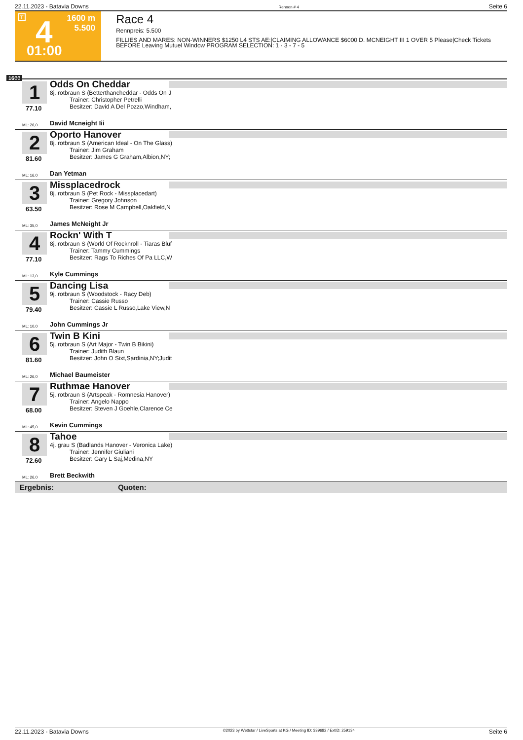22.11.2023 - Batavia Downs Rennen # 4 Seite 6
T 4
01:00
1600 m
5.500
Race 4
Rennpreis: 5.500
FILLIES AND MARES: NON-WINNERS $1250 L4 STS AE:|CLAIMING ALLOWANCE $6000 D. MCNEIGHT III 1 OVER 5 Please|Check Tickets BEFORE Leaving Mutuel Window PROGRAM SELECTION: 1 - 3 - 7 - 5
1600
1
77.10
Odds On Cheddar
8j. rotbraun S (Betterthancheddar - Odds On J
Trainer: Christopher Petrelli
Besitzer: David A Del Pozzo,Windham,
ML: 26,0 David Mcneight Iii
2
81.60
Oporto Hanover
8j. rotbraun S (American Ideal - On The Glass)
Trainer: Jim Graham
Besitzer: James G Graham,Albion,NY;
ML: 16,0 Dan Yetman
3
63.50
Missplacedrock
8j. rotbraun S (Pet Rock - Missplacedart)
Trainer: Gregory Johnson
Besitzer: Rose M Campbell,Oakfield,N
ML: 35,0 James McNeight Jr
4
77.10
Rockn' With T
8j. rotbraun S (World Of Rocknroll - Tiaras Bluf
Trainer: Tammy Cummings
Besitzer: Rags To Riches Of Pa LLC,W
ML: 13,0 Kyle Cummings
5
79.40
Dancing Lisa
9j. rotbraun S (Woodstock - Racy Deb)
Trainer: Cassie Russo
Besitzer: Cassie L Russo,Lake View,N
ML: 10,0 John Cummings Jr
6
81.60
Twin B Kini
5j. rotbraun S (Art Major - Twin B Bikini)
Trainer: Judith Blaun
Besitzer: John O Sixt,Sardinia,NY;Judit
ML: 26,0 Michael Baumeister
7
68.00
Ruthmae Hanover
5j. rotbraun S (Artspeak - Romnesia Hanover)
Trainer: Angelo Nappo
Besitzer: Steven J Goehle,Clarence Ce
ML: 45,0 Kevin Cummings
8
72.60
Tahoe
4j. grau S (Badlands Hanover - Veronica Lake)
Trainer: Jennifer Giuliani
Besitzer: Gary L Saj,Medina,NY
ML: 26,0 Brett Beckwith
Ergebnis: Quoten:
22.11.2023 - Batavia Downs ©2023 by Wettstar / LiveSports.at KG / Meeting ID: 339682 / ExtID: 259134 Seite 6